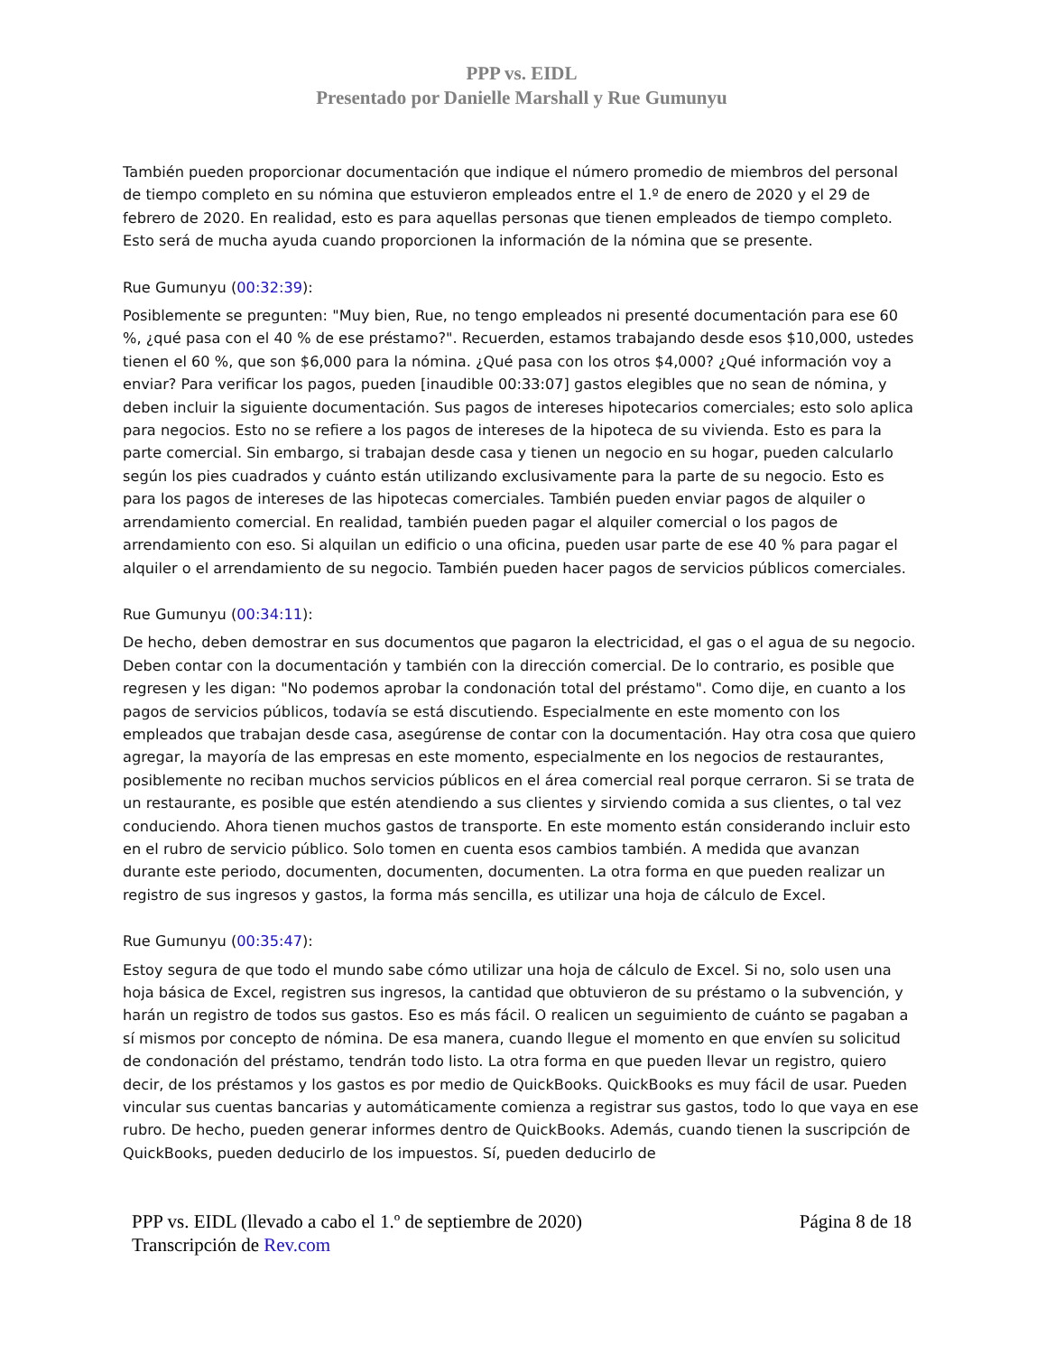PPP vs. EIDL
Presentado por Danielle Marshall y Rue Gumunyu
También pueden proporcionar documentación que indique el número promedio de miembros del personal de tiempo completo en su nómina que estuvieron empleados entre el 1.º de enero de 2020 y el 29 de febrero de 2020. En realidad, esto es para aquellas personas que tienen empleados de tiempo completo. Esto será de mucha ayuda cuando proporcionen la información de la nómina que se presente.
Rue Gumunyu (00:32:39):
Posiblemente se pregunten: "Muy bien, Rue, no tengo empleados ni presenté documentación para ese 60 %, ¿qué pasa con el 40 % de ese préstamo?". Recuerden, estamos trabajando desde esos $10,000, ustedes tienen el 60 %, que son $6,000 para la nómina. ¿Qué pasa con los otros $4,000? ¿Qué información voy a enviar? Para verificar los pagos, pueden [inaudible 00:33:07] gastos elegibles que no sean de nómina, y deben incluir la siguiente documentación. Sus pagos de intereses hipotecarios comerciales; esto solo aplica para negocios. Esto no se refiere a los pagos de intereses de la hipoteca de su vivienda. Esto es para la parte comercial. Sin embargo, si trabajan desde casa y tienen un negocio en su hogar, pueden calcularlo según los pies cuadrados y cuánto están utilizando exclusivamente para la parte de su negocio. Esto es para los pagos de intereses de las hipotecas comerciales. También pueden enviar pagos de alquiler o arrendamiento comercial. En realidad, también pueden pagar el alquiler comercial o los pagos de arrendamiento con eso. Si alquilan un edificio o una oficina, pueden usar parte de ese 40 % para pagar el alquiler o el arrendamiento de su negocio. También pueden hacer pagos de servicios públicos comerciales.
Rue Gumunyu (00:34:11):
De hecho, deben demostrar en sus documentos que pagaron la electricidad, el gas o el agua de su negocio. Deben contar con la documentación y también con la dirección comercial. De lo contrario, es posible que regresen y les digan: "No podemos aprobar la condonación total del préstamo". Como dije, en cuanto a los pagos de servicios públicos, todavía se está discutiendo. Especialmente en este momento con los empleados que trabajan desde casa, asegúrense de contar con la documentación. Hay otra cosa que quiero agregar, la mayoría de las empresas en este momento, especialmente en los negocios de restaurantes, posiblemente no reciban muchos servicios públicos en el área comercial real porque cerraron. Si se trata de un restaurante, es posible que estén atendiendo a sus clientes y sirviendo comida a sus clientes, o tal vez conduciendo. Ahora tienen muchos gastos de transporte. En este momento están considerando incluir esto en el rubro de servicio público. Solo tomen en cuenta esos cambios también. A medida que avanzan durante este periodo, documenten, documenten, documenten. La otra forma en que pueden realizar un registro de sus ingresos y gastos, la forma más sencilla, es utilizar una hoja de cálculo de Excel.
Rue Gumunyu (00:35:47):
Estoy segura de que todo el mundo sabe cómo utilizar una hoja de cálculo de Excel. Si no, solo usen una hoja básica de Excel, registren sus ingresos, la cantidad que obtuvieron de su préstamo o la subvención, y harán un registro de todos sus gastos. Eso es más fácil. O realicen un seguimiento de cuánto se pagaban a sí mismos por concepto de nómina. De esa manera, cuando llegue el momento en que envíen su solicitud de condonación del préstamo, tendrán todo listo. La otra forma en que pueden llevar un registro, quiero decir, de los préstamos y los gastos es por medio de QuickBooks. QuickBooks es muy fácil de usar. Pueden vincular sus cuentas bancarias y automáticamente comienza a registrar sus gastos, todo lo que vaya en ese rubro. De hecho, pueden generar informes dentro de QuickBooks. Además, cuando tienen la suscripción de QuickBooks, pueden deducirlo de los impuestos. Sí, pueden deducirlo de
PPP vs. EIDL (llevado a cabo el 1.º de septiembre de 2020)
Transcripción de Rev.com
Página 8 de 18